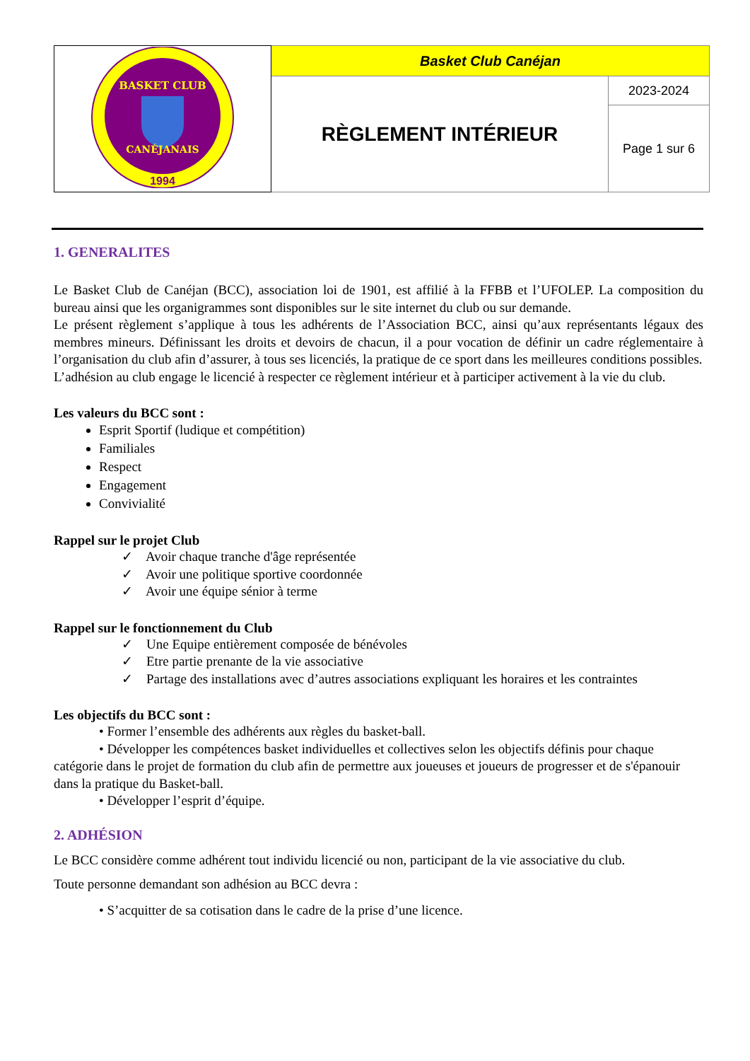| BASKET CLUB CANÉJANAIS 1994 | Basket Club Canéjan | |
| | RÈGLEMENT INTÉRIEUR | 2023-2024 |
| | | Page 1 sur 6 |
1. GENERALITES
Le Basket Club de Canéjan (BCC), association loi de 1901, est affilié à la FFBB et l’UFOLEP. La composition du bureau ainsi que les organigrammes sont disponibles sur le site internet du club ou sur demande.
Le présent règlement s’applique à tous les adhérents de l’Association BCC, ainsi qu’aux représentants légaux des membres mineurs. Définissant les droits et devoirs de chacun, il a pour vocation de définir un cadre réglementaire à l’organisation du club afin d’assurer, à tous ses licenciés, la pratique de ce sport dans les meilleures conditions possibles.
L’adhésion au club engage le licencié à respecter ce règlement intérieur et à participer activement à la vie du club.
Les valeurs du BCC sont :
Esprit Sportif (ludique et compétition)
Familiales
Respect
Engagement
Convivialité
Rappel sur le projet Club
✓ Avoir chaque tranche d'âge représentée
✓ Avoir une politique sportive coordonnée
✓ Avoir une équipe sénior à terme
Rappel sur le fonctionnement du Club
✓ Une Equipe entièrement composée de bénévoles
✓ Etre partie prenante de la vie associative
✓ Partage des installations avec d’autres associations expliquant les horaires et les contraintes
Les objectifs du BCC sont :
• Former l’ensemble des adhérents aux règles du basket-ball.
• Développer les compétences basket individuelles et collectives selon les objectifs définis pour chaque catégorie dans le projet de formation du club afin de permettre aux joueuses et joueurs de progresser et de s'épanouir dans la pratique du Basket-ball.
• Développer l’esprit d’équipe.
2. ADHÉSION
Le BCC considère comme adhérent tout individu licencié ou non, participant de la vie associative du club.
Toute personne demandant son adhésion au BCC devra :
• S’acquitter de sa cotisation dans le cadre de la prise d’une licence.